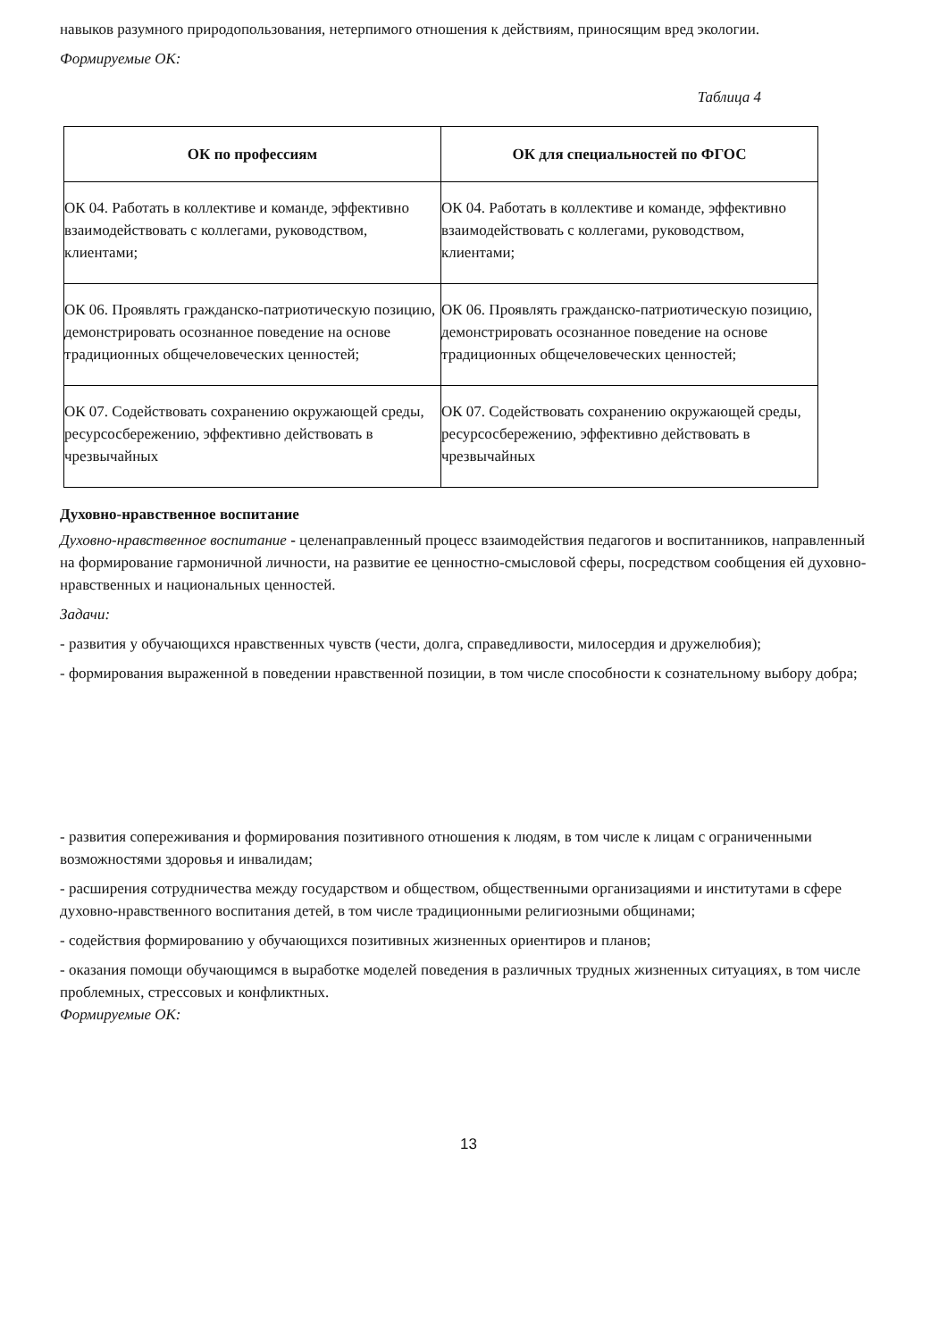навыков разумного природопользования, нетерпимого отношения к действиям, приносящим вред экологии.
Формируемые ОК:
Таблица 4
| ОК по профессиям | ОК для специальностей по ФГОС |
| --- | --- |
| ОК 04. Работать в коллективе и команде, эффективно взаимодействовать с коллегами, руководством, клиентами; | ОК 04. Работать в коллективе и команде, эффективно взаимодействовать с коллегами, руководством, клиентами; |
| ОК 06. Проявлять гражданско-патриотическую позицию, демонстрировать осознанное поведение на основе традиционных общечеловеческих ценностей; | ОК 06. Проявлять гражданско-патриотическую позицию, демонстрировать осознанное поведение на основе традиционных общечеловеческих ценностей; |
| ОК 07. Содействовать сохранению окружающей среды, ресурсосбережению, эффективно действовать в чрезвычайных | ОК 07. Содействовать сохранению окружающей среды, ресурсосбережению, эффективно действовать в чрезвычайных |
Духовно-нравственное воспитание
Духовно-нравственное воспитание - целенаправленный процесс взаимодействия педагогов и воспитанников, направленный на формирование гармоничной личности, на развитие ее ценностно-смысловой сферы, посредством сообщения ей духовно-нравственных и национальных ценностей.
Задачи:
- развития у обучающихся нравственных чувств (чести, долга, справедливости, милосердия и дружелюбия);
- формирования выраженной в поведении нравственной позиции, в том числе способности к сознательному выбору добра;
- развития сопереживания и формирования позитивного отношения к людям, в том числе к лицам с ограниченными возможностями здоровья и инвалидам;
- расширения сотрудничества между государством и обществом, общественными организациями и институтами в сфере духовно-нравственного воспитания детей, в том числе традиционными религиозными общинами;
- содействия формированию у обучающихся позитивных жизненных ориентиров и планов;
- оказания помощи обучающимся в выработке моделей поведения в различных трудных жизненных ситуациях, в том числе проблемных, стрессовых и конфликтных.
Формируемые ОК:
13